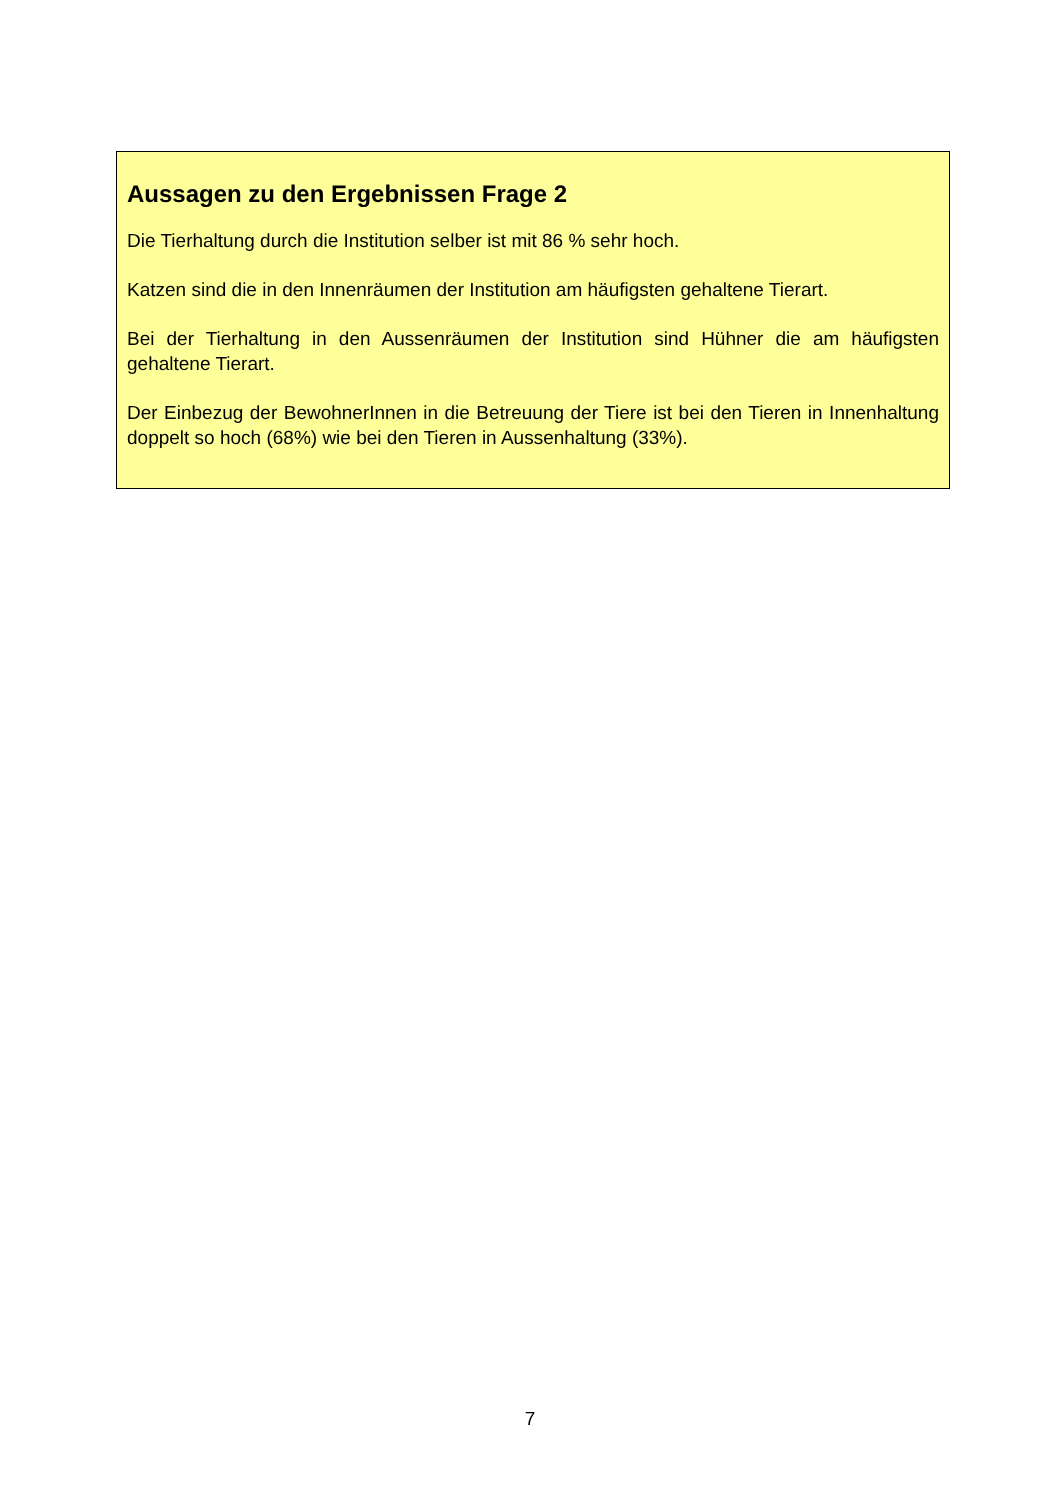Aussagen zu den Ergebnissen Frage 2
Die Tierhaltung durch die Institution selber ist mit 86 % sehr hoch.
Katzen sind die in den Innenräumen der Institution am häufigsten gehaltene Tierart.
Bei der Tierhaltung in den Aussenräumen der Institution sind Hühner die am häufigsten gehaltene Tierart.
Der Einbezug der BewohnerInnen in die Betreuung der Tiere ist bei den Tieren in Innenhaltung doppelt so hoch (68%) wie bei den Tieren in Aussenhaltung (33%).
7